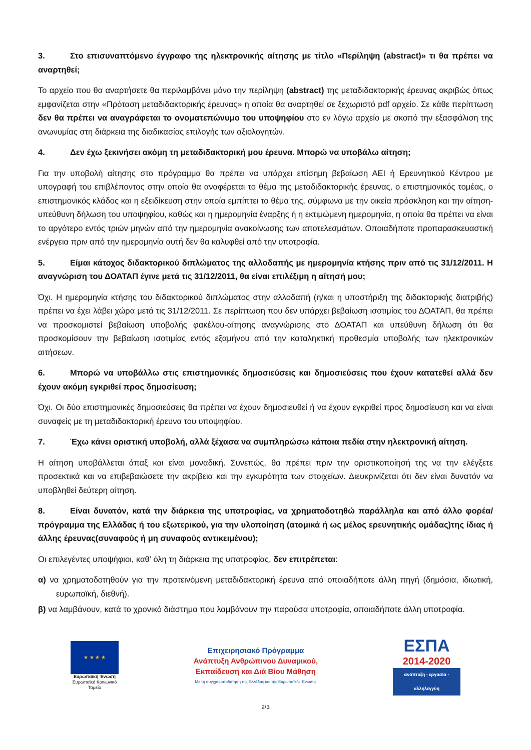3. Στο επισυναπτόμενο έγγραφο της ηλεκτρονικής αίτησης με τίτλο «Περίληψη (abstract)» τι θα πρέπει να αναρτηθεί;
Το αρχείο που θα αναρτήσετε θα περιλαμβάνει μόνο την περίληψη (abstract) της μεταδιδακτορικής έρευνας ακριβώς όπως εμφανίζεται στην «Πρόταση μεταδιδακτορικής έρευνας» η οποία θα αναρτηθεί σε ξεχωριστό pdf αρχείο. Σε κάθε περίπτωση δεν θα πρέπει να αναγράφεται το ονοματεπώνυμο του υποψηφίου στο εν λόγω αρχείο με σκοπό την εξασφάλιση της ανωνυμίας στη διάρκεια της διαδικασίας επιλογής των αξιολογητών.
4. Δεν έχω ξεκινήσει ακόμη τη μεταδιδακτορική μου έρευνα. Μπορώ να υποβάλω αίτηση;
Για την υποβολή αίτησης στο πρόγραμμα θα πρέπει να υπάρχει επίσημη βεβαίωση ΑΕΙ ή Ερευνητικού Κέντρου με υπογραφή του επιβλέποντος στην οποία θα αναφέρεται το θέμα της μεταδιδακτορικής έρευνας, ο επιστημονικός τομέας, ο επιστημονικός κλάδος και η εξειδίκευση στην οποία εμπίπτει το θέμα της, σύμφωνα με την οικεία πρόσκληση και την αίτηση- υπεύθυνη δήλωση του υποψηφίου, καθώς και η ημερομηνία έναρξης ή η εκτιμώμενη ημερομηνία, η οποία θα πρέπει να είναι το αργότερο εντός τριών μηνών από την ημερομηνία ανακοίνωσης των αποτελεσμάτων. Οποιαδήποτε προπαρασκευαστική ενέργεια πριν από την ημερομηνία αυτή δεν θα καλυφθεί από την υποτροφία.
5. Είμαι κάτοχος διδακτορικού διπλώματος της αλλοδαπής με ημερομηνία κτήσης πριν από τις 31/12/2011. Η αναγνώριση του ΔΟΑΤΑΠ έγινε μετά τις 31/12/2011, θα είναι επιλέξιμη η αίτησή μου;
Όχι. Η ημερομηνία κτήσης του διδακτορικού διπλώματος στην αλλοδαπή (η/και η υποστήριξη της διδακτορικής διατριβής) πρέπει να έχει λάβει χώρα μετά τις 31/12/2011. Σε περίπτωση που δεν υπάρχει βεβαίωση ισοτιμίας του ΔΟΑΤΑΠ, θα πρέπει να προσκομιστεί βεβαίωση υποβολής φακέλου-αίτησης αναγνώρισης στο ΔΟΑΤΑΠ και υπεύθυνη δήλωση ότι θα προσκομίσουν την βεβαίωση ισοτιμίας εντός εξαμήνου από την καταληκτική προθεσμία υποβολής των ηλεκτρονικών αιτήσεων.
6. Μπορώ να υποβάλλω στις επιστημονικές δημοσιεύσεις και δημοσιεύσεις που έχουν κατατεθεί αλλά δεν έχουν ακόμη εγκριθεί προς δημοσίευση;
Όχι. Οι δύο επιστημονικές δημοσιεύσεις θα πρέπει να έχουν δημοσιευθεί ή να έχουν εγκριθεί προς δημοσίευση και να είναι συναφείς με τη μεταδιδακτορική έρευνα του υποψηφίου.
7. Έχω κάνει οριστική υποβολή, αλλά ξέχασα να συμπληρώσω κάποια πεδία στην ηλεκτρονική αίτηση.
Η αίτηση υποβάλλεται άπαξ και είναι μοναδική. Συνεπώς, θα πρέπει πριν την οριστικοποίησή της να την ελέγξετε προσεκτικά και να επιβεβαιώσετε την ακρίβεια και την εγκυρότητα των στοιχείων. Διευκρινίζεται ότι δεν είναι δυνατόν να υποβληθεί δεύτερη αίτηση.
8. Είναι δυνατόν, κατά την διάρκεια της υποτροφίας, να χρηματοδοτηθώ παράλληλα και από άλλο φορέα/πρόγραμμα της Ελλάδας ή του εξωτερικού, για την υλοποίηση (ατομικά ή ως μέλος ερευνητικής ομάδας)της ίδιας ή άλλης έρευνας(συναφούς ή μη συναφούς αντικειμένου);
Οι επιλεγέντες υποψήφιοι, καθ’ όλη τη διάρκεια της υποτροφίας, δεν επιτρέπεται:
α) να χρηματοδοτηθούν για την προτεινόμενη μεταδιδακτορική έρευνα από οποιαδήποτε άλλη πηγή (δημόσια, ιδιωτική, ευρωπαϊκή, διεθνή).
β) να λαμβάνουν, κατά το χρονικό διάστημα που λαμβάνουν την παρούσα υποτροφία, οποιαδήποτε άλλη υποτροφία.
★ ★ ★ ★
Ευρωπαϊκή Ένωση
Ευρωπαϊκό Κοινωνικό Ταμείο
Επιχειρησιακό Πρόγραμμα
Ανάπτυξη Ανθρώπινου Δυναμικού,
Εκπαίδευση και Διά Βίου Μάθηση
Με τη συγχρηματοδότηση της Ελλάδας και της Ευρωπαϊκής Ένωσης
ΕΣΠΑ
2014-2020
ανάπτυξη - εργασία - αλληλεγγύη
2/3